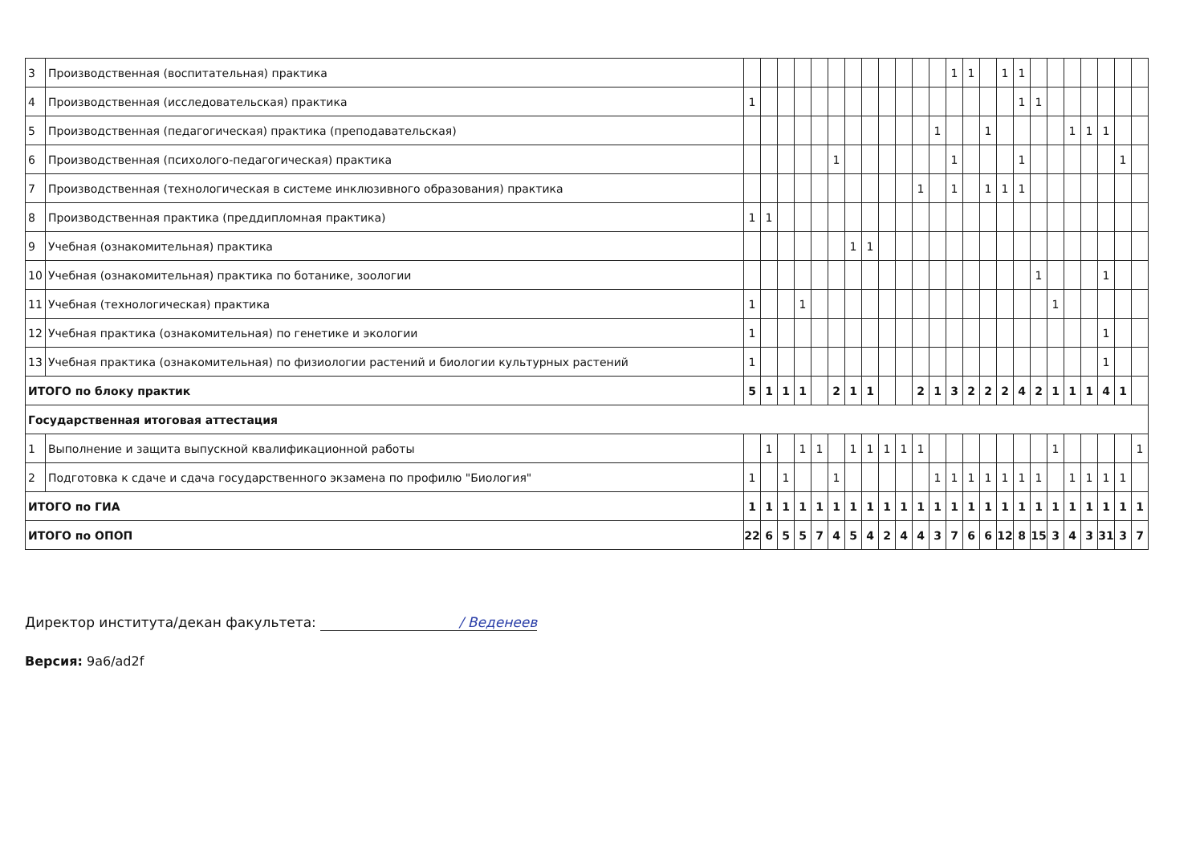| 3 | Производственная (воспитательная) практика | | | | | | | | | | | | | 1 | 1 | | 1 | 1 | | | | | | | |
| 4 | Производственная (исследовательская) практика | 1 | | | | | | | | | | | | | | | | 1 | 1 | | | | | | |
| 5 | Производственная (педагогическая) практика (преподавательская) | | | | | | | | | | | | 1 | | | 1 | | | | | 1 | 1 | 1 | | |
| 6 | Производственная (психолого-педагогическая) практика | | | | | | 1 | | | | | | | 1 | | | | 1 | | | | | | 1 | |
| 7 | Производственная (технологическая в системе инклюзивного образования) практика | | | | | | | | | | | 1 | | 1 | | 1 | 1 | 1 | | | | | | | |
| 8 | Производственная практика (преддипломная практика) | 1 | 1 | | | | | | | | | | | | | | | | | | | | | | |
| 9 | Учебная (ознакомительная) практика | | | | | | | 1 | 1 | | | | | | | | | | | | | | | | |
| 10 | Учебная (ознакомительная) практика по ботанике, зоологии | | | | | | | | | | | | | | | | | | 1 | | | | 1 | | |
| 11 | Учебная (технологическая) практика | 1 | | | 1 | | | | | | | | | | | | | | | 1 | | | | | |
| 12 | Учебная практика (ознакомительная) по генетике и экологии | 1 | | | | | | | | | | | | | | | | | | | | | 1 | | |
| 13 | Учебная практика (ознакомительная) по физиологии растений и биологии культурных растений | 1 | | | | | | | | | | | | | | | | | | | | | 1 | | |
| ИТОГО по блоку практик | | 5 | 1 | 1 | 1 | | 2 | 1 | 1 | | | 2 | 1 | 3 | 2 | 2 | 2 | 4 | 2 | 1 | 1 | 1 | 4 | 1 | |
| Государственная итоговая аттестация | | | | | | | | | | | | | | | | | | | | | | | | | |
| 1 | Выполнение и защита выпускной квалификационной работы | | 1 | | 1 | 1 | | 1 | 1 | 1 | 1 | 1 | | | | | | | | 1 | | | | | 1 |
| 2 | Подготовка к сдаче и сдача государственного экзамена по профилю "Биология" | 1 | | 1 | | | 1 | | | | | | 1 | 1 | 1 | 1 | 1 | 1 | 1 | | 1 | 1 | 1 | 1 | |
| ИТОГО по ГИА | | 1 | 1 | 1 | 1 | 1 | 1 | 1 | 1 | 1 | 1 | 1 | 1 | 1 | 1 | 1 | 1 | 1 | 1 | 1 | 1 | 1 | 1 | 1 | 1 |
| ИТОГО по ОПОП | | 22 | 6 | 5 | 5 | 7 | 4 | 5 | 4 | 2 | 4 | 4 | 3 | 7 | 6 | 6 | 12 | 8 | 15 | 3 | 4 | 3 | 31 | 3 | 7 |
Директор института/декан факультета: / Веденеев
Версия: 9a6/ad2f